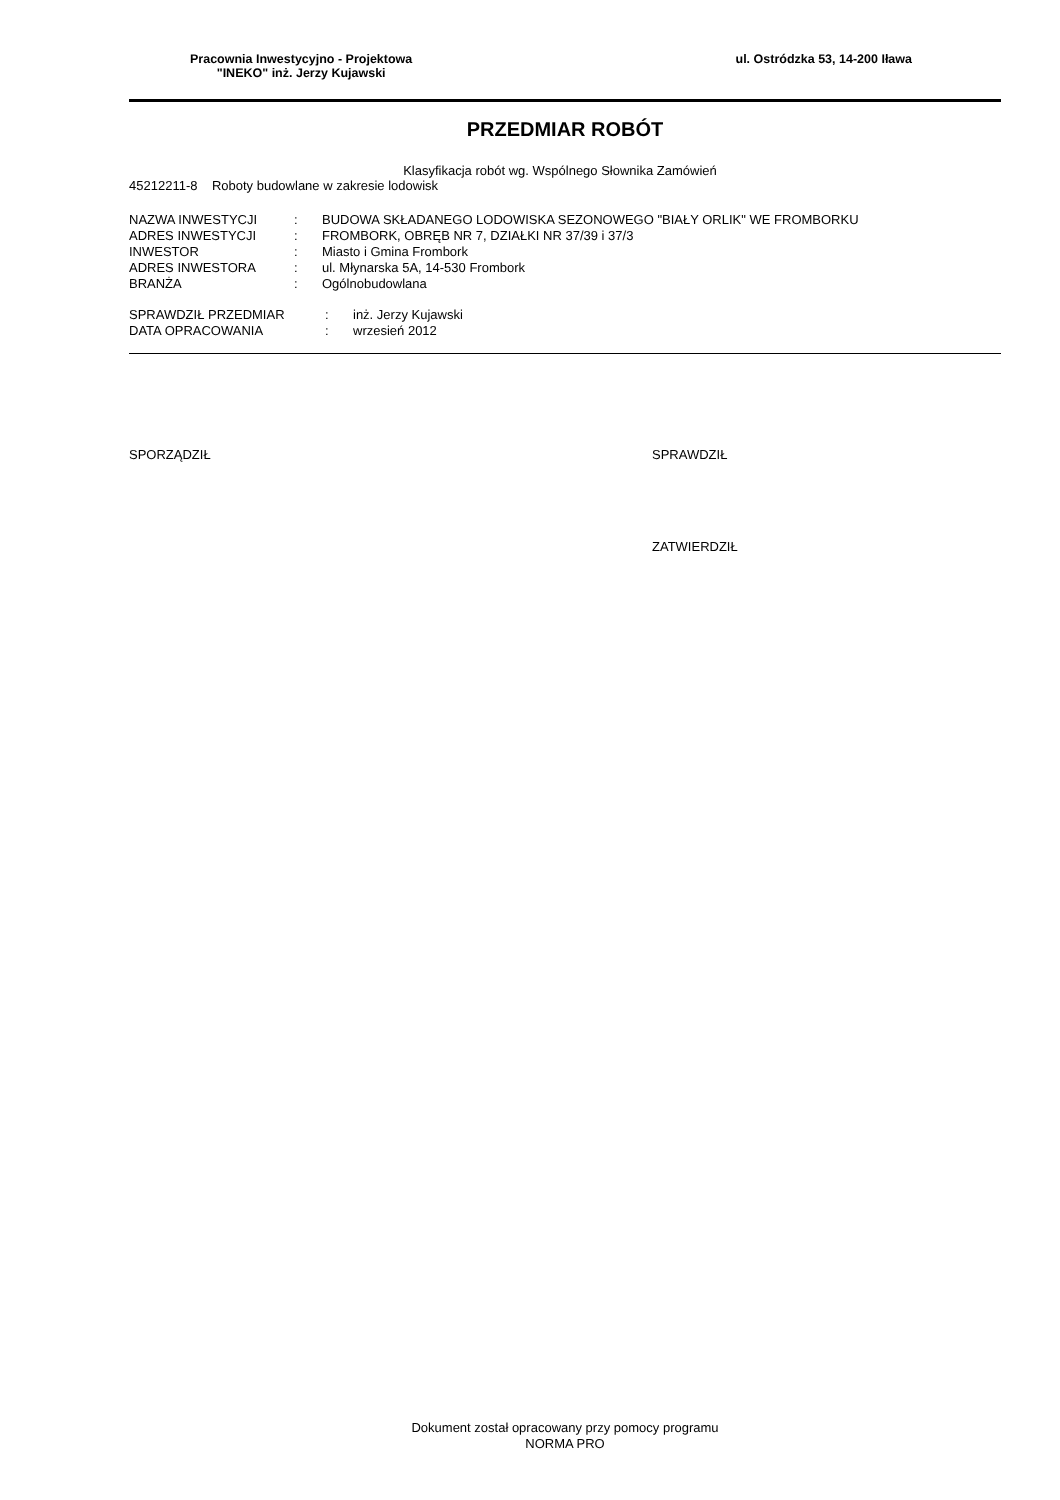Pracownia Inwestycyjno - Projektowa
"INEKO" inż. Jerzy Kujawski
ul. Ostródzka 53, 14-200 Iława
PRZEDMIAR ROBÓT
Klasyfikacja robót wg. Wspólnego Słownika Zamówień
45212211-8 Roboty budowlane w zakresie lodowisk
| NAZWA INWESTYCJI | : | BUDOWA SKŁADANEGO LODOWISKA SEZONOWEGO "BIAŁY ORLIK" WE FROMBORKU |
| ADRES INWESTYCJI | : | FROMBORK, OBRĘB NR 7, DZIAŁKI NR 37/39 i 37/3 |
| INWESTOR | : | Miasto i Gmina Frombork |
| ADRES INWESTORA | : | ul. Młynarska 5A, 14-530 Frombork |
| BRANŻA | : | Ogólnobudowlana |
| SPRAWDZIŁ PRZEDMIAR | : | inż. Jerzy Kujawski |
| DATA OPRACOWANIA | : | wrzesień 2012 |
SPORZĄDZIŁ SPRAWDZIŁ
ZATWIERDZIŁ
Dokument został opracowany przy pomocy programu
NORMA PRO